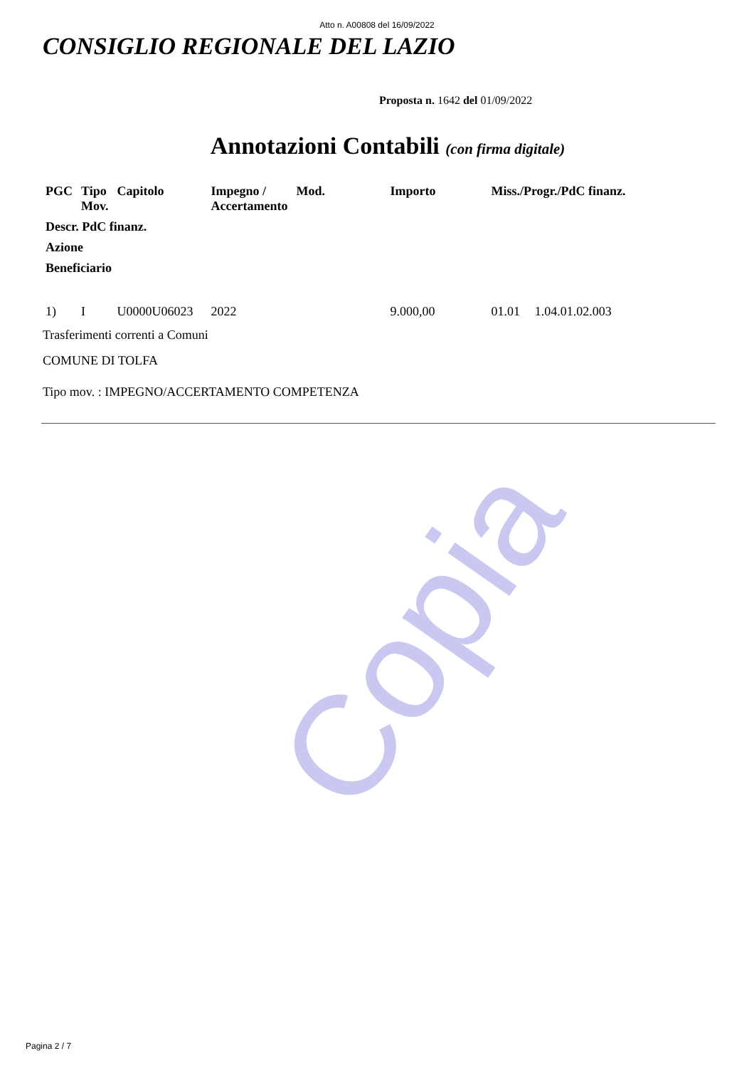Copia
Atto n. A00808 del 16/09/2022
CONSIGLIO REGIONALE DEL LAZIO
Proposta n. 1642 del 01/09/2022
Annotazioni Contabili (con firma digitale)
| PGC | Tipo Mov. | Capitolo | Impegno / Accertamento | Mod. | Importo | Miss./Progr./PdC finanz. | |
| --- | --- | --- | --- | --- | --- | --- | --- |
| Descr. PdC finanz. | | | | | | | |
| Azione | | | | | | | |
| Beneficiario | | | | | | | |
| 1) | I | U0000U06023 | 2022 | | 9.000,00 | 01.01 | 1.04.01.02.003 |
Trasferimenti correnti a Comuni
COMUNE DI TOLFA
Tipo mov. : IMPEGNO/ACCERTAMENTO COMPETENZA
Pagina 2 / 7